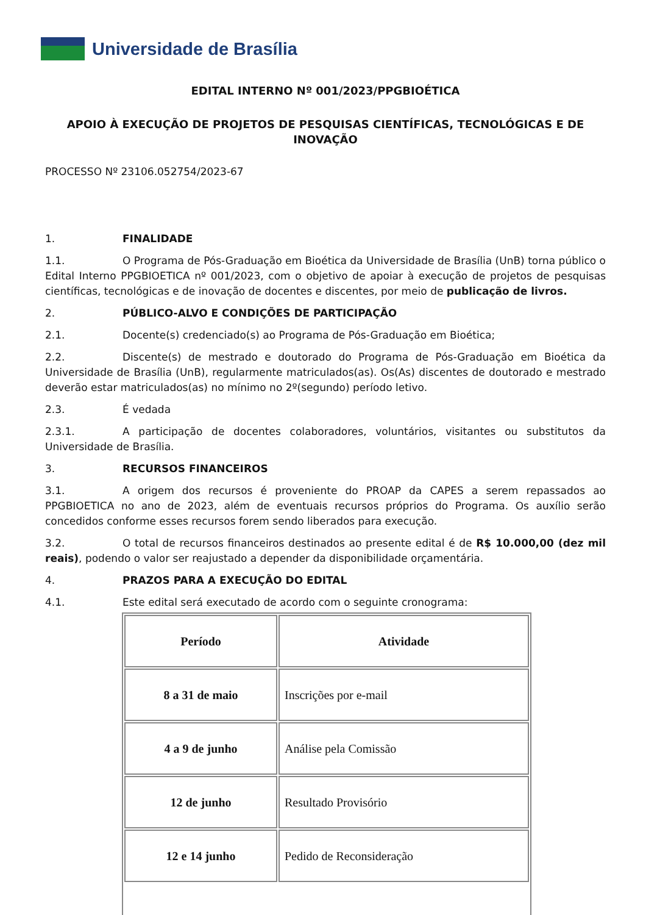Universidade de Brasília
EDITAL INTERNO Nº 001/2023/PPGBIOÉTICA
APOIO À EXECUÇÃO DE PROJETOS DE PESQUISAS CIENTÍFICAS, TECNOLÓGICAS E DE INOVAÇÃO
PROCESSO Nº 23106.052754/2023-67
1. FINALIDADE
1.1. O Programa de Pós-Graduação em Bioética da Universidade de Brasília (UnB) torna público o Edital Interno PPGBIOETICA nº 001/2023, com o objetivo de apoiar à execução de projetos de pesquisas científicas, tecnológicas e de inovação de docentes e discentes, por meio de publicação de livros.
2. PÚBLICO-ALVO E CONDIÇÕES DE PARTICIPAÇÃO
2.1. Docente(s) credenciado(s) ao Programa de Pós-Graduação em Bioética;
2.2. Discente(s) de mestrado e doutorado do Programa de Pós-Graduação em Bioética da Universidade de Brasília (UnB), regularmente matriculados(as). Os(As) discentes de doutorado e mestrado deverão estar matriculados(as) no mínimo no 2º(segundo) período letivo.
2.3. É vedada
2.3.1. A participação de docentes colaboradores, voluntários, visitantes ou substitutos da Universidade de Brasília.
3. RECURSOS FINANCEIROS
3.1. A origem dos recursos é proveniente do PROAP da CAPES a serem repassados ao PPGBIOETICA no ano de 2023, além de eventuais recursos próprios do Programa. Os auxílio serão concedidos conforme esses recursos forem sendo liberados para execução.
3.2. O total de recursos financeiros destinados ao presente edital é de R$ 10.000,00 (dez mil reais), podendo o valor ser reajustado a depender da disponibilidade orçamentária.
4. PRAZOS PARA A EXECUÇÃO DO EDITAL
4.1. Este edital será executado de acordo com o seguinte cronograma:
| Período | Atividade |
| --- | --- |
| 8 a 31 de maio | Inscrições por e-mail |
| 4 a 9 de junho | Análise pela Comissão |
| 12 de junho | Resultado Provisório |
| 12 e 14 junho | Pedido de Reconsideração |